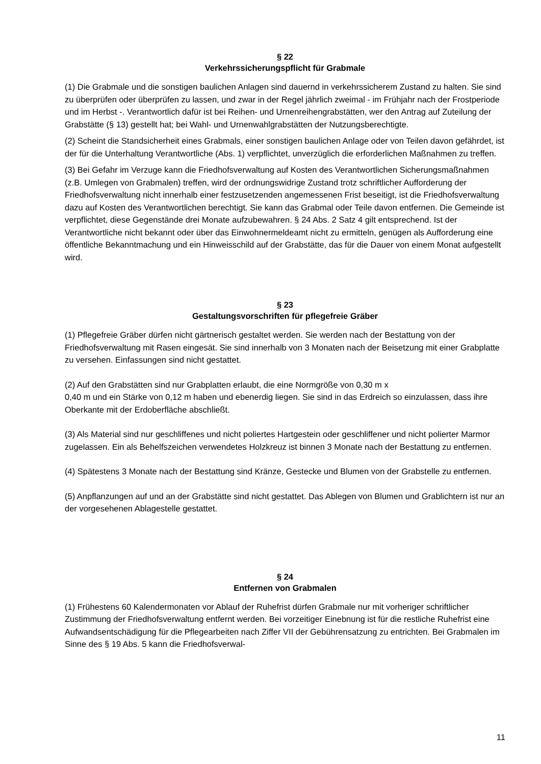§ 22
Verkehrssicherungspflicht für Grabmale
(1) Die Grabmale und die sonstigen baulichen Anlagen sind dauernd in verkehrssicherem Zustand zu halten. Sie sind zu überprüfen oder überprüfen zu lassen, und zwar in der Regel jährlich zweimal - im Frühjahr nach der Frostperiode und im Herbst -. Verantwortlich dafür ist bei Reihen- und Urnenreihengrabstätten, wer den Antrag auf Zuteilung der Grabstätte (§ 13) gestellt hat; bei Wahl- und Urnenwahlgrabstätten der Nutzungsberechtigte.
(2) Scheint die Standsicherheit eines Grabmals, einer sonstigen baulichen Anlage oder von Teilen davon gefährdet, ist der für die Unterhaltung Verantwortliche (Abs. 1) verpflichtet, unverzüglich die erforderlichen Maßnahmen zu treffen.
(3) Bei Gefahr im Verzuge kann die Friedhofsverwaltung auf Kosten des Verantwortlichen Sicherungsmaßnahmen (z.B. Umlegen von Grabmalen) treffen, wird der ordnungswidrige Zustand trotz schriftlicher Aufforderung der Friedhofsverwaltung nicht innerhalb einer festzusetzenden angemessenen Frist beseitigt, ist die Friedhofsverwaltung dazu auf Kosten des Verantwortlichen berechtigt. Sie kann das Grabmal oder Teile davon entfernen. Die Gemeinde ist verpflichtet, diese Gegenstände drei Monate aufzubewahren. § 24 Abs. 2 Satz 4 gilt entsprechend. Ist der Verantwortliche nicht bekannt oder über das Einwohnermeldeamt nicht zu ermitteln, genügen als Aufforderung eine öffentliche Bekanntmachung und ein Hinweisschild auf der Grabstätte, das für die Dauer von einem Monat aufgestellt wird.
§ 23
Gestaltungsvorschriften für pflegefreie Gräber
(1) Pflegefreie Gräber dürfen nicht gärtnerisch gestaltet werden. Sie werden nach der Bestattung von der Friedhofsverwaltung mit Rasen eingesät. Sie sind innerhalb von 3 Monaten nach der Beisetzung mit einer Grabplatte zu versehen. Einfassungen sind nicht gestattet.
(2) Auf den Grabstätten sind nur Grabplatten erlaubt, die eine Normgröße von 0,30 m x
0,40 m und ein Stärke von 0,12 m haben und ebenerdig liegen. Sie sind in das Erdreich so einzulassen, dass ihre Oberkante mit der Erdoberfläche abschließt.
(3) Als Material sind nur geschliffenes und nicht poliertes Hartgestein oder geschliffener und nicht polierter Marmor zugelassen. Ein als Behelfszeichen verwendetes Holzkreuz ist binnen 3 Monate nach der Bestattung zu entfernen.
(4) Spätestens 3 Monate nach der Bestattung sind Kränze, Gestecke und Blumen von der Grabstelle zu entfernen.
(5) Anpflanzungen auf und an der Grabstätte sind nicht gestattet. Das Ablegen von Blumen und Grablichtern ist nur an der vorgesehenen Ablagestelle gestattet.
§ 24
Entfernen von Grabmalen
(1) Frühestens 60 Kalendermonaten vor Ablauf der Ruhefrist dürfen Grabmale nur mit vorheriger schriftlicher Zustimmung der Friedhofsverwaltung entfernt werden. Bei vorzeitiger Einebnung ist für die restliche Ruhefrist eine Aufwandsentschädigung für die Pflegearbeiten nach Ziffer VII der Gebührensatzung zu entrichten. Bei Grabmalen im Sinne des § 19 Abs. 5 kann die Friedhofsverwal-
11